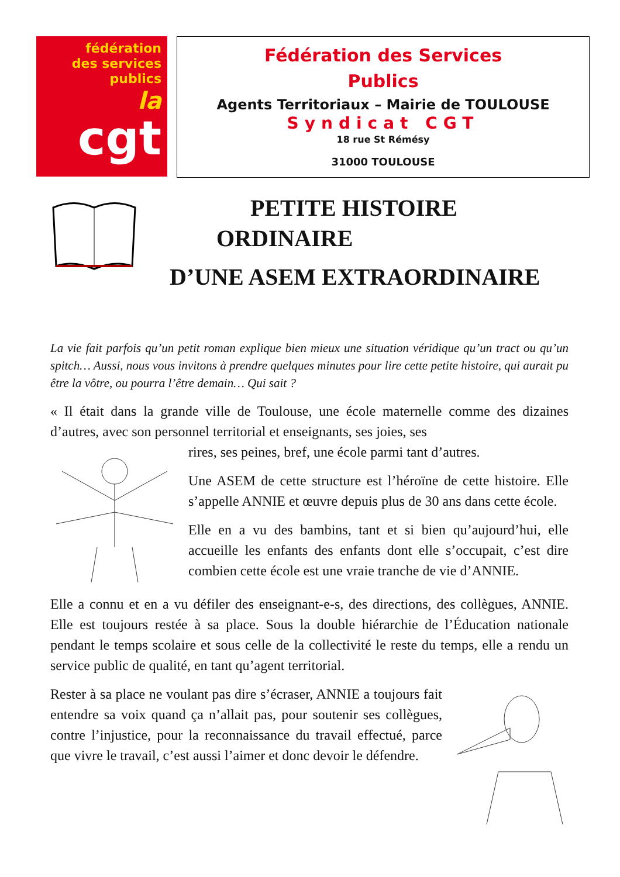fédération
des services
publics
la
cgt
Fédération des Services
Publics
Agents Territoriaux – Mairie de TOULOUSE
Syndicat CGT
18 rue St Rémésy
31000 TOULOUSE
PETITE HISTOIRE
ORDINAIRE
D’UNE ASEM EXTRAORDINAIRE
La vie fait parfois qu’un petit roman explique bien mieux une situation véridique qu’un tract ou qu’un spitch… Aussi, nous vous invitons à prendre quelques minutes pour lire cette petite histoire, qui aurait pu être la vôtre, ou pourra l’être demain… Qui sait ?
« Il était dans la grande ville de Toulouse, une école maternelle comme des dizaines d’autres, avec son personnel territorial et enseignants, ses joies, ses
rires, ses peines, bref, une école parmi tant d’autres.
Une ASEM de cette structure est l’héroïne de cette histoire. Elle s’appelle ANNIE et œuvre depuis plus de 30 ans dans cette école.
Elle en a vu des bambins, tant et si bien qu’aujourd’hui, elle accueille les enfants des enfants dont elle s’occupait, c’est dire combien cette école est une vraie tranche de vie d’ANNIE.
Elle a connu et en a vu défiler des enseignant-e-s, des directions, des collègues, ANNIE. Elle est toujours restée à sa place. Sous la double hiérarchie de l’Éducation nationale pendant le temps scolaire et sous celle de la collectivité le reste du temps, elle a rendu un service public de qualité, en tant qu’agent territorial.
Rester à sa place ne voulant pas dire s’écraser, ANNIE a toujours fait entendre sa voix quand ça n’allait pas, pour soutenir ses collègues, contre l’injustice, pour la reconnaissance du travail effectué, parce que vivre le travail, c’est aussi l’aimer et donc devoir le défendre.